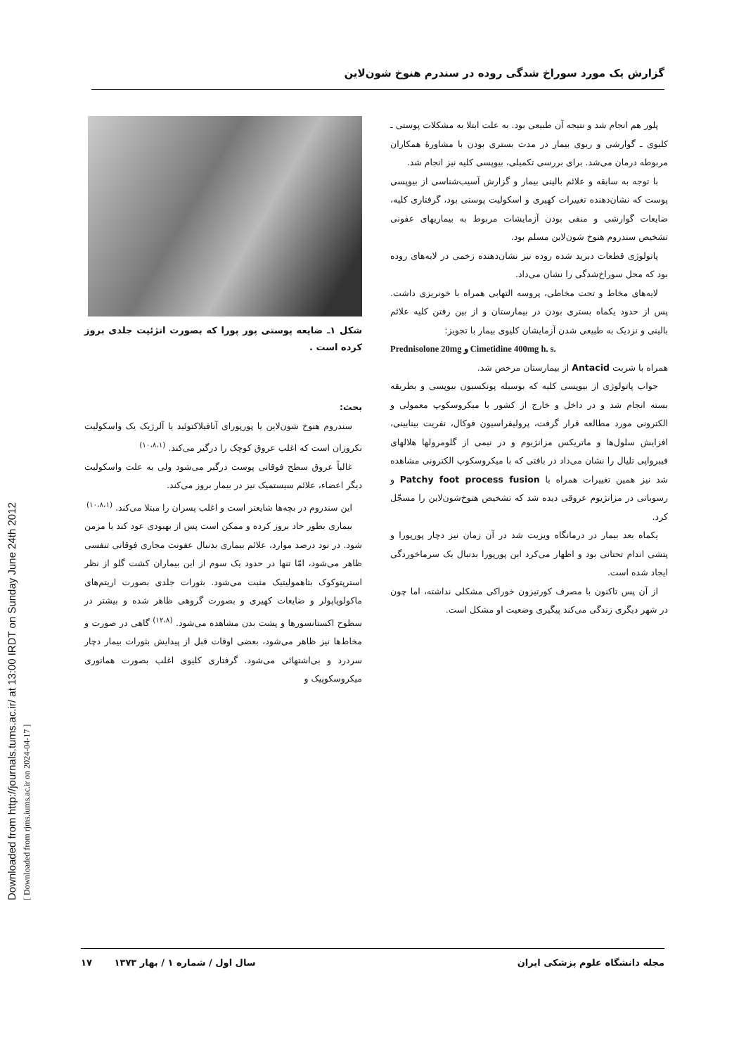Downloaded from http://journals.tums.ac.ir/ at 13:00 IRDT on Sunday June 24th 2012
[ Downloaded from rjms.iums.ac.ir on 2024-04-17 ]
گزارش یک مورد سوراخ شدگی روده در سندرم هنوخ شون‌لاین
پلور هم انجام شد و نتیجه آن طبیعی بود. به علت ابتلا به مشکلات پوستی ـ کلیوی ـ گوارشی و ریوی بیمار در مدت بستری بودن با مشاورهٔ همکاران مربوطه درمان می‌شد. برای بررسی تکمیلی، بیوپسی کلیه نیز انجام شد.
با توجه به سابقه و علائم بالینی بیمار و گزارش آسیب‌شناسی از بیوپسی پوست که نشان‌دهنده تغییرات کهیری و اسکولیت پوستی بود، گرفتاری کلیه، ضایعات گوارشی و منفی بودن آزمایشات مربوط به بیماریهای عفونی تشخیص سندروم هنوخ شون‌لاین مسلم بود.
پاتولوژی قطعات دبرید شده روده نیز نشان‌دهنده زخمی در لایه‌های روده بود که محل سوراخ‌شدگی را نشان می‌داد.
لایه‌های مخاط و تحت مخاطی، پروسه التهابی همراه با خونریزی داشت. پس از حدود یکماه بستری بودن در بیمارستان و از بین رفتن کلیه علائم بالینی و نزدیک به طبیعی شدن آزمایشان کلیوی بیمار با تجویز:
Prednisolone 20mg و Cimetidine 400mg h. s.
همراه با شربت Antacid از بیمارستان مرخص شد.
جواب پاتولوژی از بیوپسی کلیه که بوسیله پونکسیون بیوپسی و بطریقه بسته انجام شد و در داخل و خارج از کشور با میکروسکوپ معمولی و الکترونی مورد مطالعه قرار گرفت، پرولیفراسیون فوکال، نفریت بینابینی، افزایش سلول‌ها و ماتریکس مزانژیوم و در نیمی از گلومرولها هلالهای فیبرواپی تلیال را نشان می‌داد در بافتی که با میکروسکوپ الکترونی مشاهده شد نیز همین تغییرات همراه با Patchy foot process fusion و رسوباتی در مزانژیوم عروقی دیده شد که تشخیص هنوخ‌شون‌لاین را مسجّل کرد.
یکماه بعد بیمار در درمانگاه ویزیت شد در آن زمان نیز دچار پورپورا و پتشی اندام تحتانی بود و اظهار می‌کرد این پورپورا بدنبال یک سرماخوردگی ایجاد شده است.
از آن پس تاکنون با مصرف کورتیزون خوراکی مشکلی نداشته، اما چون در شهر دیگری زندگی می‌کند پیگیری وضعیت او مشکل است.
شکل ۱ـ ضایعه پوستی پور پورا که بصورت انژئیت جلدی بروز کرده است .
بحث:
سندروم هنوخ شون‌لاین یا پورپورای آنافیلاکتوئید یا آلرژیک یک واسکولیت نکروزان است که اغلب عروق کوچک را درگیر می‌کند. <sup>(۱۰،۸،۱)</sup>
غالباً عروق سطح فوقانی پوست درگیر می‌شود ولی به علت واسکولیت دیگر اعضاء، علائم سیستمیک نیز در بیمار بروز می‌کند.
این سندروم در بچه‌ها شایعتر است و اغلب پسران را مبتلا می‌کند. <sup>(۱۰،۸،۱)</sup>
بیماری بطور حاد بروز کرده و ممکن است پس از بهبودی عود کند یا مزمن شود. در نود درصد موارد، علائم بیماری بدنبال عفونت مجاری فوقانی تنفسی ظاهر می‌شود، امّا تنها در حدود یک سوم از این بیماران کشت گلو از نظر استرپتوکوک بتاهمولیتیک مثبت می‌شود. بثورات جلدی بصورت اریتم‌های ماکولوپاپولر و ضایعات کهیری و بصورت گروهی ظاهر شده و بیشتر در سطوح اکستانسورها و پشت بدن مشاهده می‌شود. <sup>(۱۲،۸)</sup> گاهی در صورت و مخاط‌ها نیز ظاهر می‌شود، بعضی اوقات قبل از پیدایش بثورات بیمار دچار سردرد و بی‌اشتهائی می‌شود. گرفتاری کلیوی اغلب بصورت هماتوری میکروسکوپیک و
مجله دانشگاه علوم پزشکی ایران سال اول / شماره ۱ / بهار ۱۳۷۳ ۱۷